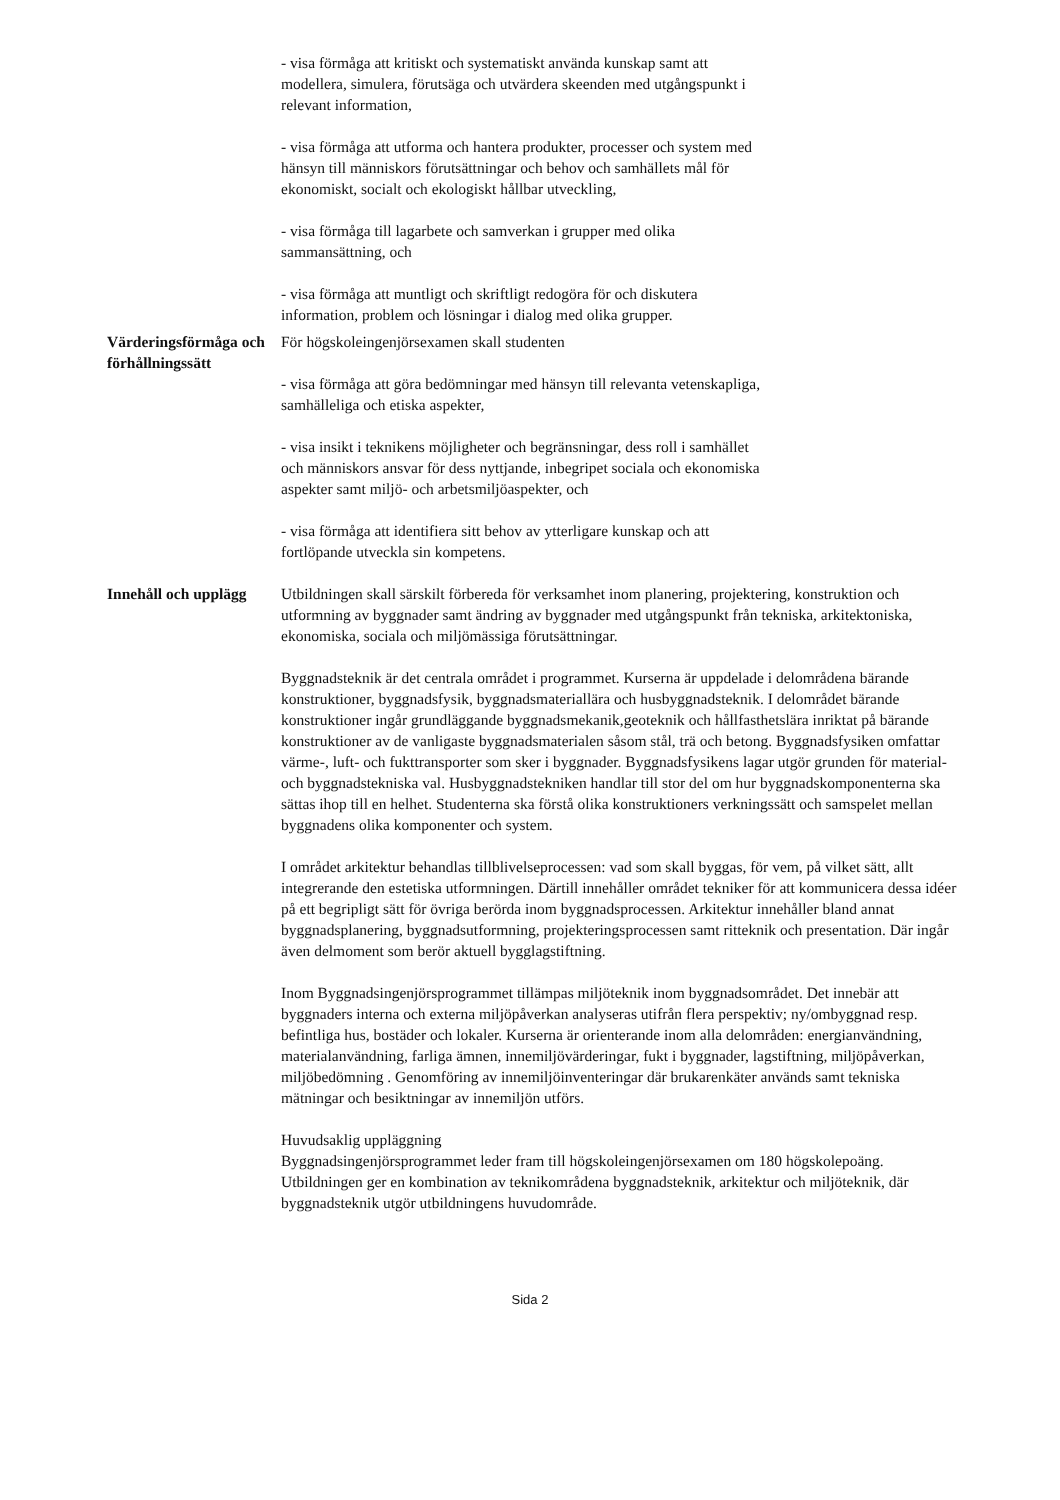- visa förmåga att kritiskt och systematiskt använda kunskap samt att modellera, simulera, förutsäga och utvärdera skeenden med utgångspunkt i relevant information,
- visa förmåga att utforma och hantera produkter, processer och system med hänsyn till människors förutsättningar och behov och samhällets mål för ekonomiskt, socialt och ekologiskt hållbar utveckling,
- visa förmåga till lagarbete och samverkan i grupper med olika sammansättning, och
- visa förmåga att muntligt och skriftligt redogöra för och diskutera information, problem och lösningar i dialog med olika grupper.
Värderingsförmåga och förhållningssätt
För högskoleingenjörsexamen skall studenten
- visa förmåga att göra bedömningar med hänsyn till relevanta vetenskapliga, samhälleliga och etiska aspekter,
- visa insikt i teknikens möjligheter och begränsningar, dess roll i samhället och människors ansvar för dess nyttjande, inbegripet sociala och ekonomiska aspekter samt miljö- och arbetsmiljöaspekter, och
- visa förmåga att identifiera sitt behov av ytterligare kunskap och att fortlöpande utveckla sin kompetens.
Innehåll och upplägg
Utbildningen skall särskilt förbereda för verksamhet inom planering, projektering, konstruktion och utformning av byggnader samt ändring av byggnader med utgångspunkt från tekniska, arkitektoniska, ekonomiska, sociala och miljömässiga förutsättningar.
Byggnadsteknik är det centrala området i programmet. Kurserna är uppdelade i delområdena bärande konstruktioner, byggnadsfysik, byggnadsmateriallära och husbyggnadsteknik. I delområdet bärande konstruktioner ingår grundläggande byggnadsmekanik,geoteknik och hållfasthetslära inriktat på bärande konstruktioner av de vanligaste byggnadsmaterialen såsom stål, trä och betong. Byggnadsfysiken omfattar värme-, luft- och fukttransporter som sker i byggnader. Byggnadsfysikens lagar utgör grunden för material- och byggnadstekniska val. Husbyggnadstekniken handlar till stor del om hur byggnadskomponenterna ska sättas ihop till en helhet. Studenterna ska förstå olika konstruktioners verkningssätt och samspelet mellan byggnadens olika komponenter och system.
I området arkitektur behandlas tillblivelseprocessen: vad som skall byggas, för vem, på vilket sätt, allt integrerande den estetiska utformningen. Därtill innehåller området tekniker för att kommunicera dessa idéer på ett begripligt sätt för övriga berörda inom byggnadsprocessen. Arkitektur innehåller bland annat byggnadsplanering, byggnadsutformning, projekteringsprocessen samt ritteknik och presentation. Där ingår även delmoment som berör aktuell bygglagstiftning.
Inom Byggnadsingenjörsprogrammet tillämpas miljöteknik inom byggnadsområdet. Det innebär att byggnaders interna och externa miljöpåverkan analyseras utifrån flera perspektiv; ny/ombyggnad resp. befintliga hus, bostäder och lokaler. Kurserna är orienterande inom alla delområden: energianvändning, materialanvändning, farliga ämnen, innemiljövärderingar, fukt i byggnader, lagstiftning, miljöpåverkan, miljöbedömning . Genomföring av innemiljöinventeringar där brukarenkäter används samt tekniska mätningar och besiktningar av innemiljön utförs.
Huvudsaklig uppläggning
Byggnadsingenjörsprogrammet leder fram till högskoleingenjörsexamen om 180 högskolepoäng. Utbildningen ger en kombination av teknikområdena byggnadsteknik, arkitektur och miljöteknik, där byggnadsteknik utgör utbildningens huvudområde.
Sida 2